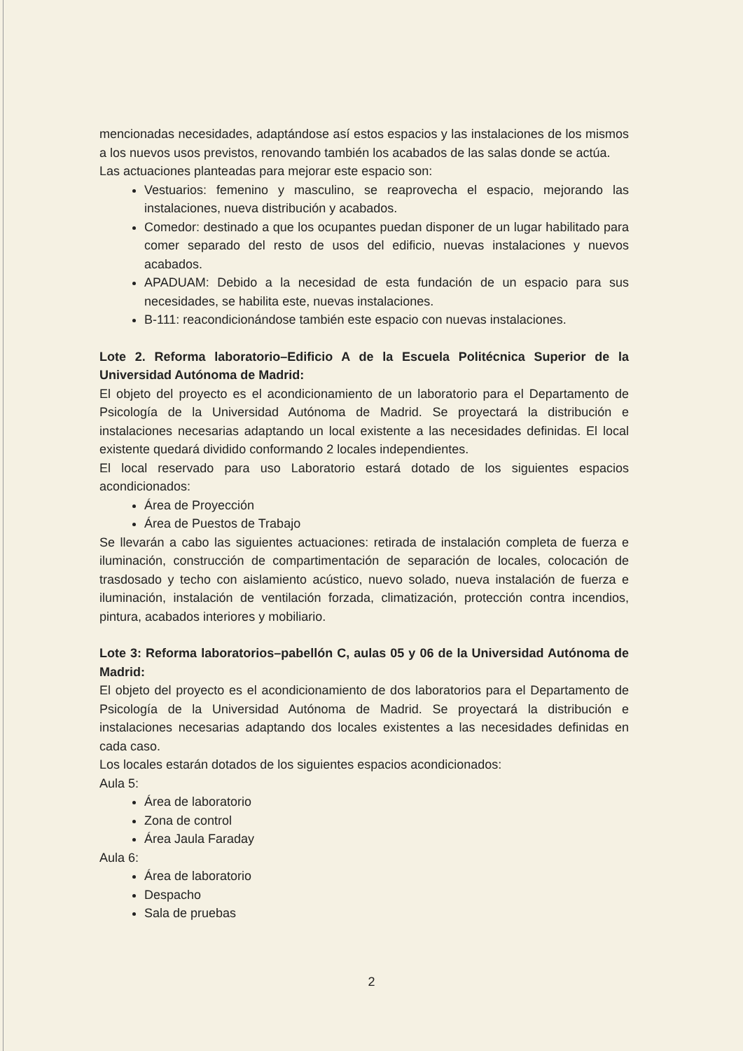mencionadas necesidades, adaptándose así estos espacios y las instalaciones de los mismos a los nuevos usos previstos, renovando también los acabados de las salas donde se actúa.
Las actuaciones planteadas para mejorar este espacio son:
Vestuarios: femenino y masculino, se reaprovecha el espacio, mejorando las instalaciones, nueva distribución y acabados.
Comedor: destinado a que los ocupantes puedan disponer de un lugar habilitado para comer separado del resto de usos del edificio, nuevas instalaciones y nuevos acabados.
APADUAM: Debido a la necesidad de esta fundación de un espacio para sus necesidades, se habilita este, nuevas instalaciones.
B-111: reacondicionándose también este espacio con nuevas instalaciones.
Lote 2. Reforma laboratorio–Edificio A de la Escuela Politécnica Superior de la Universidad Autónoma de Madrid:
El objeto del proyecto es el acondicionamiento de un laboratorio para el Departamento de Psicología de la Universidad Autónoma de Madrid. Se proyectará la distribución e instalaciones necesarias adaptando un local existente a las necesidades definidas. El local existente quedará dividido conformando 2 locales independientes.
El local reservado para uso Laboratorio estará dotado de los siguientes espacios acondicionados:
Área de Proyección
Área de Puestos de Trabajo
Se llevarán a cabo las siguientes actuaciones: retirada de instalación completa de fuerza e iluminación, construcción de compartimentación de separación de locales, colocación de trasdosado y techo con aislamiento acústico, nuevo solado, nueva instalación de fuerza e iluminación, instalación de ventilación forzada, climatización, protección contra incendios, pintura, acabados interiores y mobiliario.
Lote 3: Reforma laboratorios–pabellón C, aulas 05 y 06 de la Universidad Autónoma de Madrid:
El objeto del proyecto es el acondicionamiento de dos laboratorios para el Departamento de Psicología de la Universidad Autónoma de Madrid. Se proyectará la distribución e instalaciones necesarias adaptando dos locales existentes a las necesidades definidas en cada caso.
Los locales estarán dotados de los siguientes espacios acondicionados:
Aula 5:
Área de laboratorio
Zona de control
Área Jaula Faraday
Aula 6:
Área de laboratorio
Despacho
Sala de pruebas
2